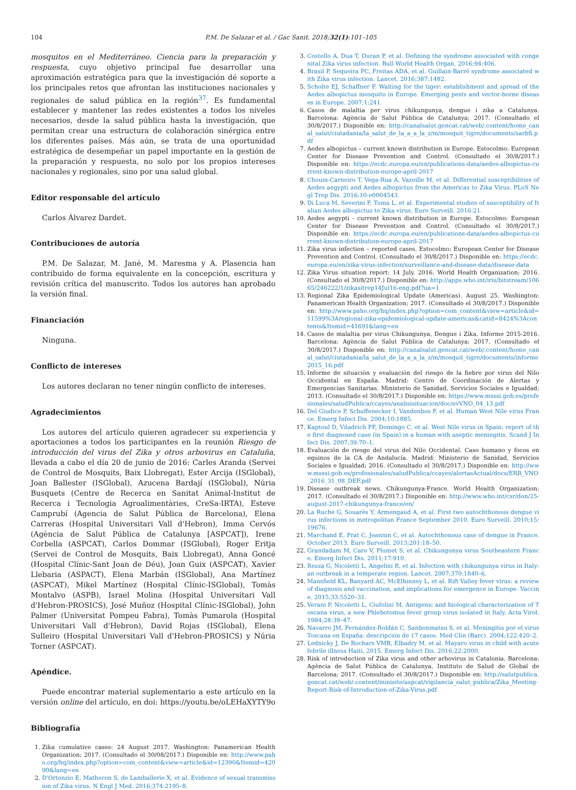104 P.M. De Salazar et al. / Gac Sanit. 2018;32(1):101–105
mosquitos en el Mediterráneo. Ciencia para la preparación y respuesta, cuyo objetivo principal fue desarrollar una aproximación estratégica para que la investigación dé soporte a los principales retos que afrontan las instituciones nacionales y regionales de salud pública en la región<sup>37</sup>. Es fundamental establecer y mantener las redes existentes a todos los niveles necesarios, desde la salud pública hasta la investigación, que permitan crear una estructura de colaboración sinérgica entre los diferentes países. Más aún, se trata de una oportunidad estratégica de desempeñar un papel importante en la gestión de la preparación y respuesta, no solo por los propios intereses nacionales y regionales, sino por una salud global.
Editor responsable del artículo
Carlos Álvarez Dardet.
Contribuciones de autoría
P.M. De Salazar, M. Jané, M. Maresma y A. Plasencia han contribuido de forma equivalente en la concepción, escritura y revisión crítica del manuscrito. Todos los autores han aprobado la versión final.
Financiación
Ninguna.
Conflicto de intereses
Los autores declaran no tener ningún conflicto de intereses.
Agradecimientos
Los autores del artículo quieren agradecer su experiencia y aportaciones a todos los participantes en la reunión Riesgo de introducción del virus del Zika y otros arbovirus en Cataluña, llevada a cabo el día 20 de junio de 2016: Carles Aranda (Servei de Control de Mosquits, Baix Llobregat), Ester Arcija (ISGlobal), Joan Ballester (ISGlobal), Azucena Bardají (ISGlobal), Núria Busquets (Centre de Recerca en Sanitat Animal-Institut de Recerca i Tecnologia Agroalimentàries, CreSa-IRTA), Esteve Camprubí (Agencia de Salut Pública de Barcelona), Elena Carreras (Hospital Universitari Vall d'Hebron), Imma Cervós (Agència de Salut Pública de Catalunya [ASPCAT]), Irene Corbella (ASPCAT), Carlos Dommar (ISGlobal), Roger Eritja (Servei de Control de Mosquits, Baix Llobregat), Anna Goncé (Hospital Clínic-Sant Joan de Déu), Joan Guix (ASPCAT), Xavier Llebaria (ASPACT), Elena Marbán (ISGlobal), Ana Martínez (ASPCAT), Mikel Martínez (Hospital Clínic-ISGlobal), Tomàs Montalvo (ASPB), Israel Molina (Hospital Universitari Vall d'Hebron-PROSICS), José Muñoz (Hospital Clínic-ISGlobal), John Palmer (Universitat Pompeu Fabra), Tomàs Pumarola (Hospital Universitari Vall d'Hebron), David Rojas (ISGlobal), Elena Sulleiro (Hospital Universitari Vall d'Hebron-PROSICS) y Núria Torner (ASPCAT).
Apéndice.
Puede encontrar material suplementario a este artículo en la versión online del artículo, en doi: https://youtu.be/oLEHaXYTY9o
Bibliografía
1. Zika cumulative cases: 24 August 2017. Washington: Panamerican Health Organization; 2017. (Consultado el 30/08/2017.) Disponible en: http://www.paho.org/hq/index.php?option=com_content&view=article&id=12390&Itemid=42090&lang=en
2. D'Ortenzio E, Matheron S, de Lamballerie X, et al. Evidence of sexual transmission of Zika virus. N Engl J Med. 2016;374:2195–8.
3. Costello A, Dua T, Duran P, et al. Defining the syndrome associated with congenital Zika virus infection. Bull World Health Organ. 2016;94:406.
4. Brasil P, Sequeira PC, Freitas ADA, et al. Guillain-Barré syndrome associated with Zika virus infection. Lancet. 2016;387:1482.
5. Scholte EJ, Schaffner F. Waiting for the tiger: establishment and spread of the Aedes albopictus mosquito in Europe. Emerging pests and vector-borne diseases in Europe. 2007;1:241.
6. Casos de malaltia per virus chikungunya, dengue i zika a Catalunya. Barcelona: Agència de Salut Pública de Catalunya; 2017. (Consultado el 30/8/2017.) Disponible en: http://canalsalut.gencat.cat/web/.content/home_canal_salut/ciutadania/la_salut_de_la_a_a_la_z/m/mosquit_tigre/documents/sarbfi.pdf
7. Aedes albopictus – current known distribution in Europe. Estocolmo: European Center for Disease Prevention and Control. (Consultado el 30/8/2017.) Disponible en: https://ecdc.europa.eu/en/publications-data/aedes-albopictus-current-known-distribution-europe-april-2017
8. Chouin-Carneiro T, Vega-Rua A, Vazeille M, et al. Differential susceptibilities of Aedes aegypti and Aedes albopictus from the Americas to Zika Virus. PLoS Negl Trop Dis. 2016;10:e0004543.
9. Di Luca M, Severini F, Toma L, et al. Experimental studies of susceptibility of Italian Aedes albopictus to Zika virus. Euro Surveill. 2016:21.
10. Aedes aegypti - current known distribution in Europe. Estocolmo: European Center for Disease Prevention and Control. (Consultado el 30/8/2017.) Disponible en: https://ecdc.europa.eu/en/publications-data/aedes-albopictus-current-known-distribution-europe-april-2017
11. Zika virus infection – reported cases. Estocolmo: European Center for Disease Prevention and Control. (Consultado el 30/8/2017.) Disponible en: https://ecdc.europa.eu/en/zika-virus-infection/surveillance-and-disease-data/disease-data
12. Zika Virus situation report: 14 July. 2016. World Health Organization; 2016. (Consultado el 30/8/2017.) Disponible en: http://apps.who.int/iris/bitstream/10665/246222/1/zikasitrep14Jul16-eng.pdf?ua=1
13. Regional Zika Epidemiological Update (Americas). August 25. Washington: Panamerican Health Organization; 2017. (Consultado el 30/8/2017.) Disponible en: http://www.paho.org/hq/index.php?option=com_content&view=article&id=11599%3Aregional-zika-epidemiological-update-americas&catid=8424%3Acontents&Itemid=41691&lang=en
14. Casos de malaltia per virus Chikungunya, Dengue i Zika. Informe 2015-2016. Barcelona: Agència de Salut Pública de Catalunya; 2017. (Consultado el 30/8/2017.) Disponible en: http://canalsalut.gencat.cat/web/.content/home_canal_salut/ciutadania/la_salut_de_la_a_a_la_z/m/mosquit_tigre/documents/informe2015_16.pdf
15. Informe de situación y evaluación del riesgo de la fiebre por virus del Nilo Occidental en España. Madrid: Centro de Coordinación de Alertas y Emergencias Sanitarias. Ministerio de Sanidad, Servicios Sociales e Igualdad; 2013. (Consultado el 30/8/2017.) Disponible en: https://www.msssi.gob.es/profesionales/saludPublica/ccayes/analisisituacion/doc/evVNO_04_13.pdf
16. Del Giudice P, Schuffenecker I, Vandenbos F, et al. Human West Nile virus France. Emerg Infect Dis. 2004;10:1885.
17. Kaptoul D, Viladrich PF, Domingo C, et al. West Nile virus in Spain: report of the first diagnosed case (in Spain) in a human with aseptic meningitis. Scand J Infect Dis. 2007;39:70–1.
18. Evaluación de riesgo del virus del Nilo Occidental. Caso humano y focos en equinos de la CA de Andalucía. Madrid: Ministerio de Sanidad, Servicios Sociales e Igualdad; 2016. (Consultado el 30/8/2017.) Disponible en: http://www.msssi.gob.es/profesionales/saludPublica/ccayes/alertasActual/docs/ERR_VNO_2016_31_08_DEF.pdf
19. Disease outbreak news. Chikungunya-France. World Health Organization; 2017. (Consultado el 30/8/2017.) Disponible en: http://www.who.int/csr/don/25-august-2017-chikungunya-france/en/
20. La Ruche G, Souarès Y, Armengaud A, et al. First two autochthonous dengue virus infections in metropolitan France September 2010. Euro Surveill. 2010;15:19676.
21. Marchand E, Prat C, Jeannin C, et al. Autochthonous case of dengue in France. October 2013. Euro Surveill. 2013;201:18–50.
22. Grandadam M, Caro V, Plumet S, et al. Chikungunya virus Southeastern France. Emerg Infect Dis. 2011;17:910.
23. Rezza G, Nicoletti L, Angelini R, et al. Infection with chikungunya virus in Italy: an outbreak in a temperate region. Lancet. 2007;370:1840–6.
24. Mansfield KL, Banyard AC, McElhinney L, et al. Rift Valley fever virus: a review of diagnosis and vaccination, and implications for emergence in Europe. Vaccine. 2015;33:5520–31.
25. Verani P, Nicoletti L, Ciufolini M. Antigenic and biological characterization of Toscana virus, a new Phlebotomus fever group virus isolated in Italy. Acta Virol. 1984;28:39–47.
26. Navarro JM, Fernández-Roldán C, Sanbonmatsu S, et al. Meningitis por el virus Toscana en España: descripción de 17 casos. Med Clin (Barc). 2004;122:420–2.
27. Lednicky J, De Rochars VMB, Elbadry M, et al. Mayaro virus in child with acute febrile illness Haiti, 2015. Emerg Infect Dis. 2016;22:2000.
28. Risk of introduction of Zika virus and other arbovirus in Catalonia. Barcelona: Agència de Salut Pública de Catalunya, Instituto de Salud de Global de Barcelona; 2017. (Consultado el 30/8/2017.) Disponible en: http://salutpublica.gencat.cat/web/.content/minisite/aspcat/vigilancia_salut_publica/Zika_Meeting-Report-Risk-of-Introduction-of-Zika-Virus.pdf